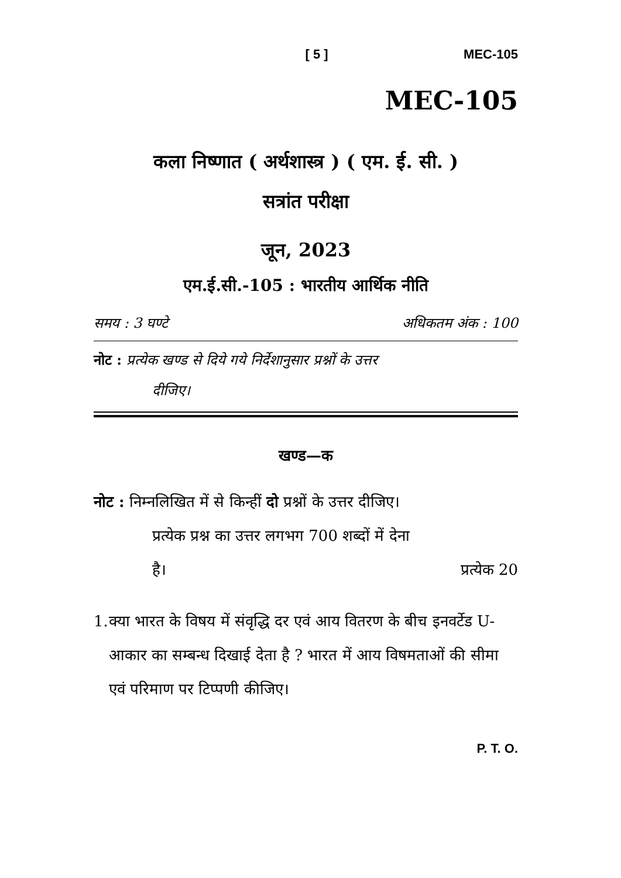[ 5 ] MEC-105
MEC-105
कला निष्णात ( अर्थशास्त्र ) ( एम. ई. सी. )
सत्रांत परीक्षा
जून, 2023
एम.ई.सी.-105 : भारतीय आर्थिक नीति
समय : 3 घण्टे अधिकतम अंक : 100
नोट : प्रत्येक खण्ड से दिये गये निर्देशानुसार प्रश्नों के उत्तर
दीजिए।
खण्ड—क
नोट : निम्नलिखित में से किन्हीं दो प्रश्नों के उत्तर दीजिए।
प्रत्येक प्रश्न का उत्तर लगभग 700 शब्दों में देना
है। प्रत्येक 20
1. क्या भारत के विषय में संवृद्धि दर एवं आय वितरण के बीच इनवर्टेड U-आकार का सम्बन्ध दिखाई देता है ? भारत में आय विषमताओं की सीमा एवं परिमाण पर टिप्पणी कीजिए।
P. T. O.